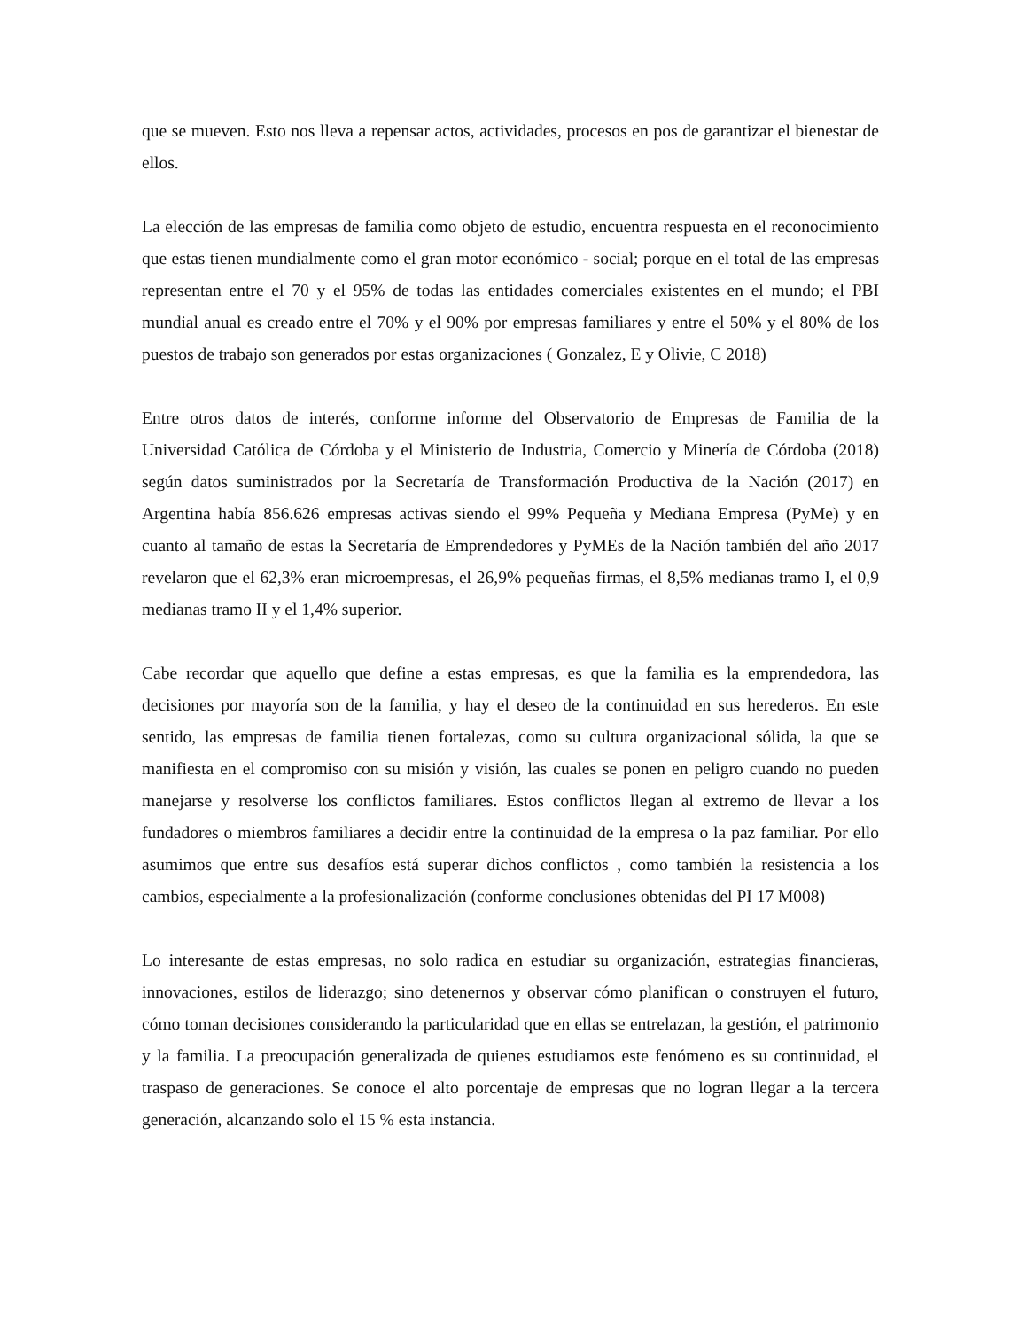que se mueven. Esto nos lleva a repensar actos, actividades, procesos en pos de garantizar el bienestar de ellos.
La elección de las empresas de familia como objeto de estudio, encuentra respuesta en el reconocimiento que estas tienen mundialmente como el gran motor económico - social; porque en el total de las empresas representan entre el 70 y el 95% de todas las entidades comerciales existentes en el mundo; el PBI mundial anual es creado entre el 70% y el 90% por empresas familiares y entre el 50% y el 80% de los puestos de trabajo son generados por estas organizaciones ( Gonzalez, E y Olivie, C 2018)
Entre otros datos de interés, conforme informe del Observatorio de Empresas de Familia de la Universidad Católica de Córdoba y el Ministerio de Industria, Comercio y Minería de Córdoba (2018) según datos suministrados por la Secretaría de Transformación Productiva de la Nación (2017) en Argentina había 856.626 empresas activas siendo el 99% Pequeña y Mediana Empresa (PyMe) y en cuanto al tamaño de estas la Secretaría de Emprendedores y PyMEs de la Nación también del año 2017 revelaron que el 62,3% eran microempresas, el 26,9% pequeñas firmas, el 8,5% medianas tramo I, el 0,9 medianas tramo II y el 1,4% superior.
Cabe recordar que aquello que define a estas empresas, es que la familia es la emprendedora, las decisiones por mayoría son de la familia, y hay el deseo de la continuidad en sus herederos. En este sentido, las empresas de familia tienen fortalezas, como su cultura organizacional sólida, la que se manifiesta en el compromiso con su misión y visión, las cuales se ponen en peligro cuando no pueden manejarse y resolverse los conflictos familiares. Estos conflictos llegan al extremo de llevar a los fundadores o miembros familiares a decidir entre la continuidad de la empresa o la paz familiar. Por ello asumimos que entre sus desafíos está superar dichos conflictos , como también la resistencia a los cambios, especialmente a la profesionalización (conforme conclusiones obtenidas del PI 17 M008)
Lo interesante de estas empresas, no solo radica en estudiar su organización, estrategias financieras, innovaciones, estilos de liderazgo; sino detenernos y observar cómo planifican o construyen el futuro, cómo toman decisiones considerando la particularidad que en ellas se entrelazan, la gestión, el patrimonio y la familia. La preocupación generalizada de quienes estudiamos este fenómeno es su continuidad, el traspaso de generaciones. Se conoce el alto porcentaje de empresas que no logran llegar a la tercera generación, alcanzando solo el 15 % esta instancia.